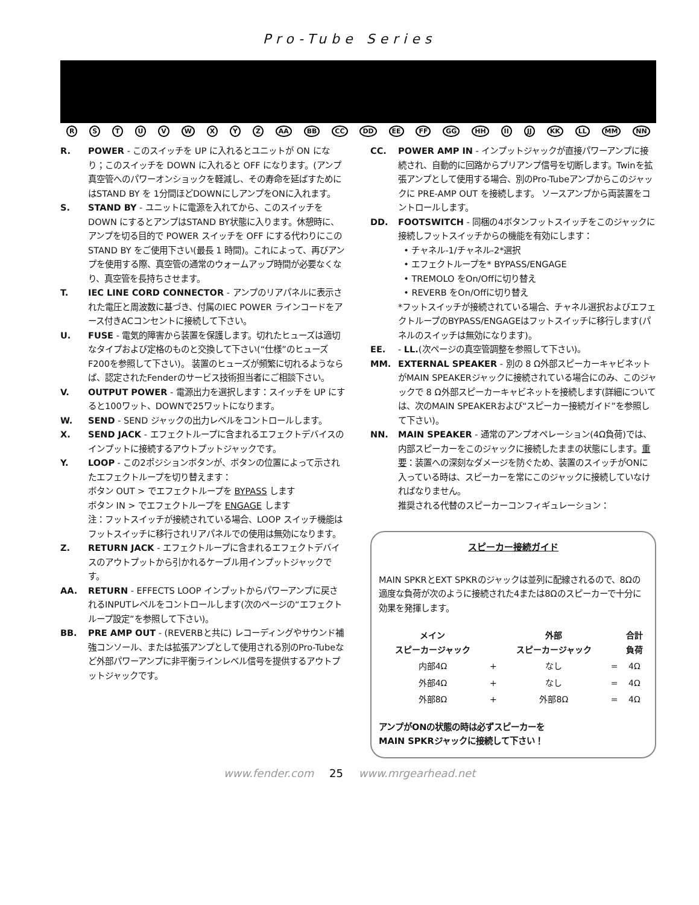Pro-Tube Series
RSTUVWXYZ AA BB CC DD EE FF GG HH II JJ KK LL MM NN
R. POWER - このスイッチを UP に入れるとユニットが ON になり；このスイッチを DOWN に入れると OFF になります。(アンプ真空管へのパワーオンショックを軽減し、その寿命を延ばすためにはSTAND BY を 1分間ほどDOWNにしアンプをONに入れます。
S. STAND BY - ユニットに電源を入れてから、このスイッチをDOWN にするとアンプはSTAND BY状態に入ります。休憩時に、アンプを切る目的で POWER スイッチを OFF にする代わりにこの STAND BY をご使用下さい(最長 1 時間)。これによって、再びアンプを使用する際、真空管の通常のウォームアップ時間が必要なくなり、真空管を長持ちさせます。
T. IEC LINE CORD CONNECTOR - アンプのリアパネルに表示された電圧と周波数に基づき、付属のIEC POWER ラインコードをアース付きACコンセントに接続して下さい。
U. FUSE - 電気的障害から装置を保護します。切れたヒューズは適切なタイプおよび定格のものと交換して下さい(“仕様”のヒューズ F200を参照して下さい)。 装置のヒューズが頻繁に切れるようならば、認定されたFenderのサービス技術担当者にご相談下さい。
V. OUTPUT POWER - 電源出力を選択します：スイッチを UP にすると100ワット、DOWNで25ワットになります。
W. SEND - SEND ジャックの出力レベルをコントロールします。
X. SEND JACK - エフェクトループに含まれるエフェクトデバイスのインプットに接続するアウトプットジャックです。
Y. LOOP - この2ポジションボタンが、ボタンの位置によって示されたエフェクトループを切り替えます：
ボタン OUT > でエフェクトループを BYPASS します
ボタン IN > でエフェクトループを ENGAGE します
注：フットスイッチが接続されている場合、LOOP スイッチ機能はフットスイッチに移行されリアパネルでの使用は無効になります。
Z. RETURN JACK - エフェクトループに含まれるエフェクトデバイスのアウトプットから引かれるケーブル用インプットジャックです。
AA. RETURN - EFFECTS LOOP インプットからパワーアンプに戻されるINPUTレベルをコントロールします(次のページの“エフェクトループ設定”を参照して下さい)。
BB. PRE AMP OUT - (REVERBと共に) レコーディングやサウンド補強コンソール、または拡張アンプとして使用される別のPro-Tubeなど外部パワーアンプに非平衡ラインレベル信号を提供するアウトプットジャックです。
CC. POWER AMP IN - インプットジャックが直接パワーアンプに接続され、自動的に回路からプリアンプ信号を切断します。Twinを拡張アンプとして使用する場合、別のPro-Tubeアンプからこのジャックに PRE-AMP OUT を接続します。 ソースアンプから両装置をコントロールします。
DD. FOOTSWITCH - 同梱の4ボタンフットスイッチをこのジャックに接続しフットスイッチからの機能を有効にします：
• チャネル-1/チャネル-2*選択
• エフェクトループを* BYPASS/ENGAGE
• TREMOLO をOn/Offに切り替え
• REVERB をOn/Offに切り替え
*フットスイッチが接続されている場合、チャネル選択およびエフェクトループのBYPASS/ENGAGEはフットスイッチに移行します(パネルのスイッチは無効になります)。
EE. - LL.(次ページの真空管調整を参照して下さい)。
MM. EXTERNAL SPEAKER - 別の 8 Ω外部スピーカーキャビネットがMAIN SPEAKERジャックに接続されている場合にのみ、このジャックで 8 Ω外部スピーカーキャビネットを接続します(詳細については、次のMAIN SPEAKERおよび“スピーカー接続ガイド”を参照して下さい)。
NN. MAIN SPEAKER - 通常のアンプオペレーション(4Ω負荷)では、内部スピーカーをこのジャックに接続したままの状態にします。重要：装置への深刻なダメージを防ぐため、装置のスイッチがONに入っている時は、スピーカーを常にこのジャックに接続していなければなりません。
推奨される代替のスピーカーコンフィギュレーション：
スピーカー接続ガイド
MAIN SPKRとEXT SPKRのジャックは並列に配線されるので、8Ωの適度な負荷が次のように接続された4または8Ωのスピーカーで十分に効果を発揮します。
| メイン スピーカージャック | | 外部 スピーカージャック | | 合計 負荷 |
| --- | --- | --- | --- | --- |
| 内部4Ω | + | なし | = | 4Ω |
| 外部4Ω | + | なし | = | 4Ω |
| 外部8Ω | + | 外部8Ω | = | 4Ω |
アンプがONの状態の時は必ずスピーカーを
MAIN SPKRジャックに接続して下さい！
www.fender.com 25 www.mrgearhead.net